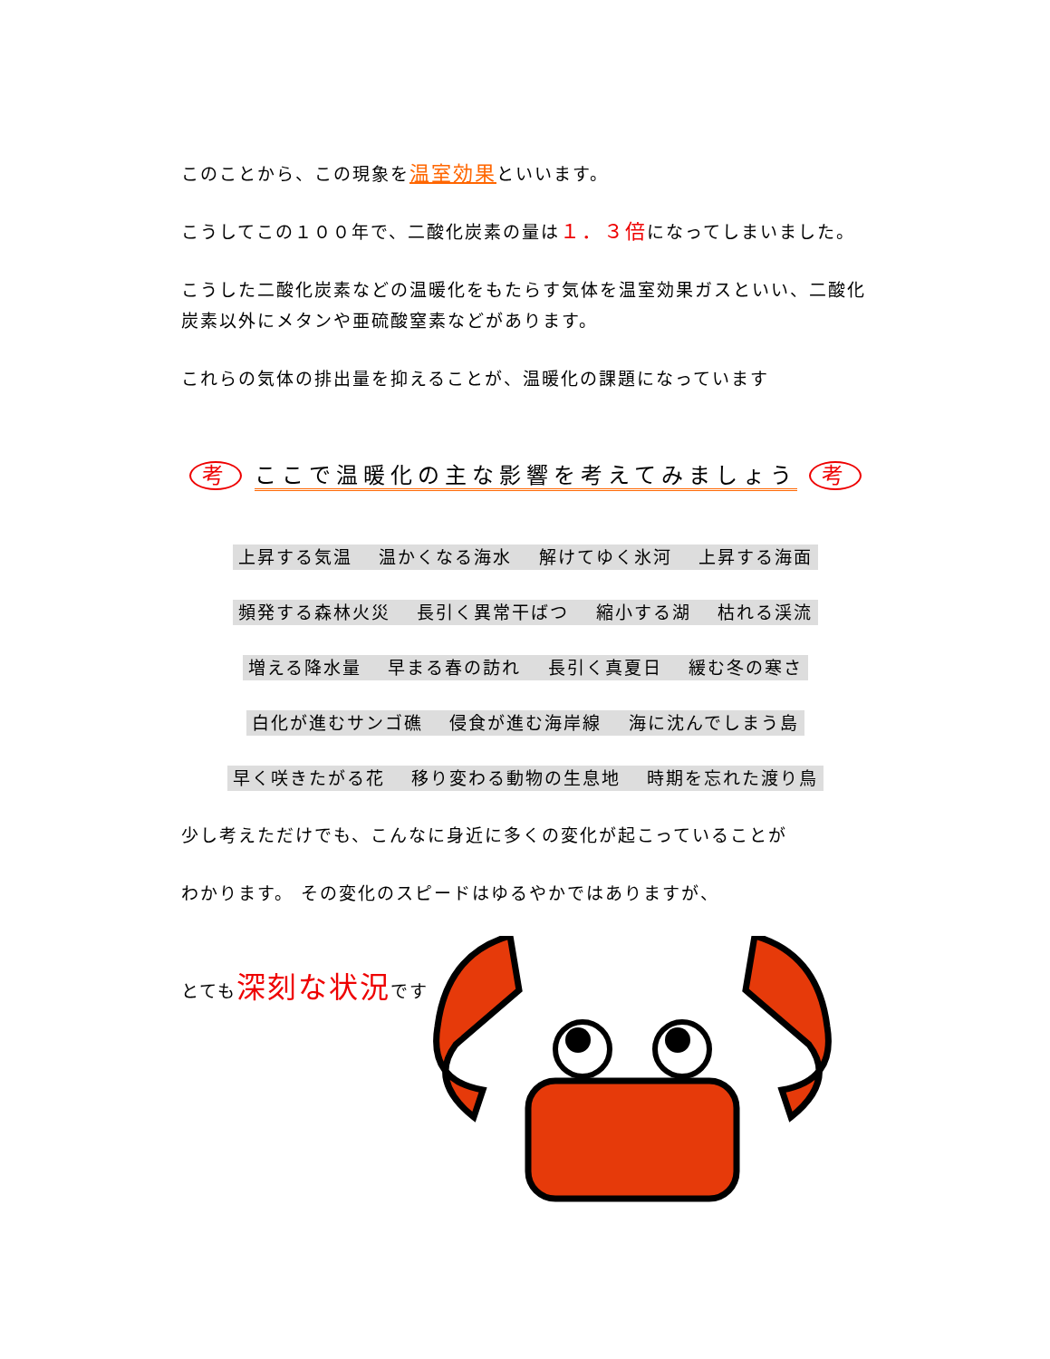このことから、この現象を温室効果といいます。
こうしてこの１００年で、二酸化炭素の量は１．３倍になってしまいました。
こうした二酸化炭素などの温暖化をもたらす気体を温室効果ガスといい、二酸化炭素以外にメタンや亜硫酸窒素などがあります。
これらの気体の排出量を抑えることが、温暖化の課題になっています
考 ここで温暖化の主な影響を考えてみましょう 考
上昇する気温　 温かくなる海水　 解けてゆく氷河　 上昇する海面
頻発する森林火災　 長引く異常干ばつ　 縮小する湖　 枯れる渓流
増える降水量　 早まる春の訪れ　 長引く真夏日　 緩む冬の寒さ
白化が進むサンゴ礁　 侵食が進む海岸線　 海に沈んでしまう島
早く咲きたがる花　 移り変わる動物の生息地　 時期を忘れた渡り鳥
少し考えただけでも、こんなに身近に多くの変化が起こっていることが
わかります。 その変化のスピードはゆるやかではありますが、
とても深刻な状況です